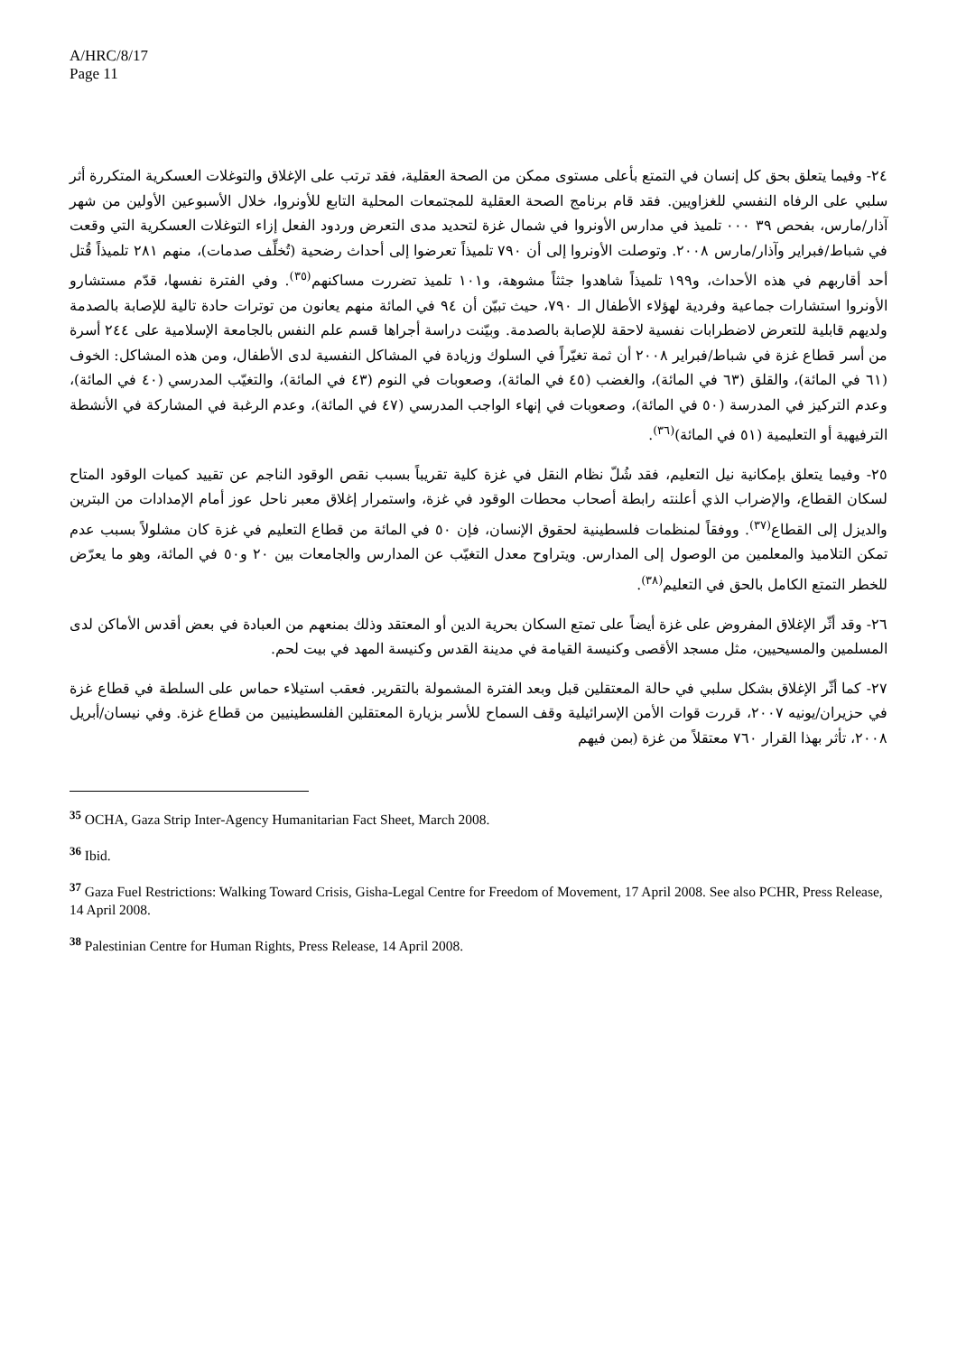A/HRC/8/17
Page 11
٢٤- وفيما يتعلق بحق كل إنسان في التمتع بأعلى مستوى ممكن من الصحة العقلية، فقد ترتب على الإغلاق والتوغلات العسكرية المتكررة أثر سلبي على الرفاه النفسي للغزاويين. فقد قام برنامج الصحة العقلية للمجتمعات المحلية التابع للأونروا، خلال الأسبوعين الأولين من شهر آذار/مارس، بفحص ٣٩ ٠٠٠ تلميذ في مدارس الأونروا في شمال غزة لتحديد مدى التعرض وردود الفعل إزاء التوغلات العسكرية التي وقعت في شباط/فبراير وآذار/مارس ٢٠٠٨. وتوصلت الأونروا إلى أن ٧٩٠ تلميذاً تعرضوا إلى أحداث رضحية (تُخلِّف صدمات)، منهم ٢٨١ تلميذاً قُتل أحد أقاربهم في هذه الأحداث، و١٩٩ تلميذاً شاهدوا جثثاً مشوهة، و١٠١ تلميذ تضررت مساكنهم<sup>(٣٥)</sup>. وفي الفترة نفسها، قدّم مستشارو الأونروا استشارات جماعية وفردية لهؤلاء الأطفال الـ ٧٩٠، حيث تبيّن أن ٩٤ في المائة منهم يعانون من توترات حادة تالية للإصابة بالصدمة ولديهم قابلية للتعرض لاضطرابات نفسية لاحقة للإصابة بالصدمة. وبيّنت دراسة أجراها قسم علم النفس بالجامعة الإسلامية على ٢٤٤ أسرة من أسر قطاع غزة في شباط/فبراير ٢٠٠٨ أن ثمة تغيّراً في السلوك وزيادة في المشاكل النفسية لدى الأطفال، ومن هذه المشاكل: الخوف (٦١ في المائة)، والقلق (٦٣ في المائة)، والغضب (٤٥ في المائة)، وصعوبات في النوم (٤٣ في المائة)، والتغيّب المدرسي (٤٠ في المائة)، وعدم التركيز في المدرسة (٥٠ في المائة)، وصعوبات في إنهاء الواجب المدرسي (٤٧ في المائة)، وعدم الرغبة في المشاركة في الأنشطة الترفيهية أو التعليمية (٥١ في المائة)<sup>(٣٦)</sup>.
٢٥- وفيما يتعلق بإمكانية نيل التعليم، فقد شُلّ نظام النقل في غزة كلية تقريباً بسبب نقص الوقود الناجم عن تقييد كميات الوقود المتاح لسكان القطاع، والإضراب الذي أعلنته رابطة أصحاب محطات الوقود في غزة، واستمرار إغلاق معبر ناحل عوز أمام الإمدادات من البترين والديزل إلى القطاع<sup>(٣٧)</sup>. ووفقاً لمنظمات فلسطينية لحقوق الإنسان، فإن ٥٠ في المائة من قطاع التعليم في غزة كان مشلولاً بسبب عدم تمكن التلاميذ والمعلمين من الوصول إلى المدارس. ويتراوح معدل التغيّب عن المدارس والجامعات بين ٢٠ و٥٠ في المائة، وهو ما يعرّض للخطر التمتع الكامل بالحق في التعليم<sup>(٣٨)</sup>.
٢٦- وقد أثّر الإغلاق المفروض على غزة أيضاً على تمتع السكان بحرية الدين أو المعتقد وذلك بمنعهم من العبادة في بعض أقدس الأماكن لدى المسلمين والمسيحيين، مثل مسجد الأقصى وكنيسة القيامة في مدينة القدس وكنيسة المهد في بيت لحم.
٢٧- كما أثّر الإغلاق بشكل سلبي في حالة المعتقلين قبل وبعد الفترة المشمولة بالتقرير. فعقب استيلاء حماس على السلطة في قطاع غزة في حزيران/يونيه ٢٠٠٧، قررت قوات الأمن الإسرائيلية وقف السماح للأسر بزيارة المعتقلين الفلسطينيين من قطاع غزة. وفي نيسان/أبريل ٢٠٠٨، تأثر بهذا القرار ٧٦٠ معتقلاً من غزة (بمن فيهم
<sup>35</sup> OCHA, Gaza Strip Inter-Agency Humanitarian Fact Sheet, March 2008.
<sup>36</sup> Ibid.
<sup>37</sup> Gaza Fuel Restrictions: Walking Toward Crisis, Gisha-Legal Centre for Freedom of Movement, 17 April 2008. See also PCHR, Press Release, 14 April 2008.
<sup>38</sup> Palestinian Centre for Human Rights, Press Release, 14 April 2008.